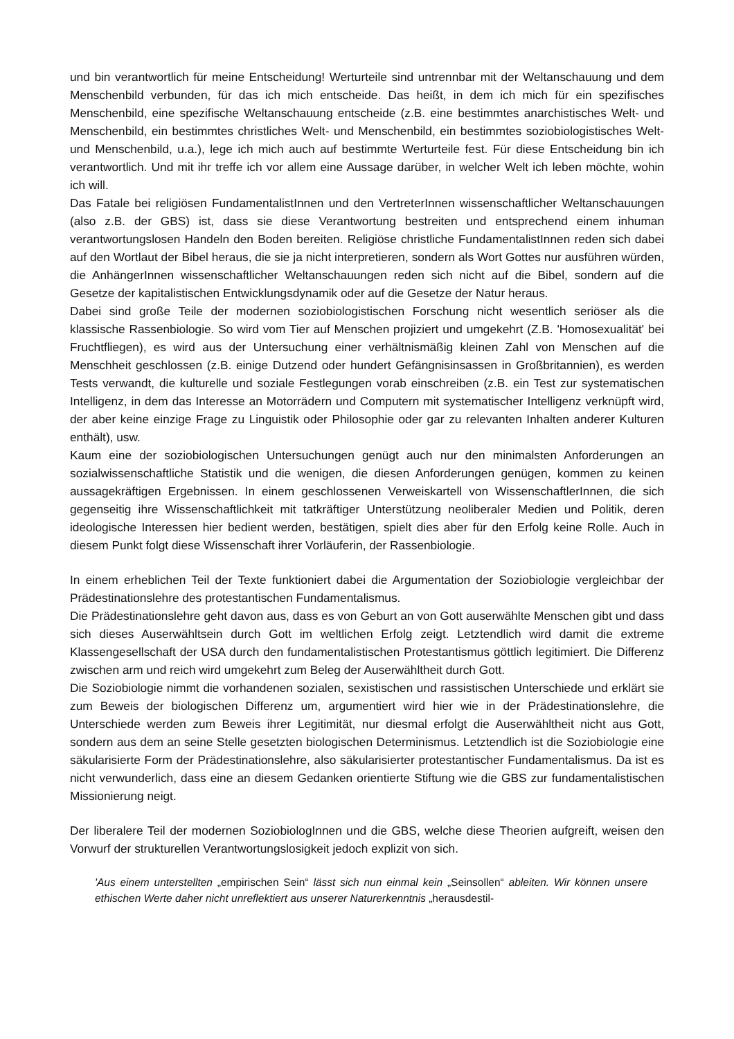und bin verantwortlich für meine Entscheidung! Werturteile sind untrennbar mit der Weltanschauung und dem Menschenbild verbunden, für das ich mich entscheide. Das heißt, in dem ich mich für ein spezifisches Menschenbild, eine spezifische Weltanschauung entscheide (z.B. eine bestimmtes anarchistisches Welt- und Menschenbild, ein bestimmtes christliches Welt- und Menschenbild, ein bestimmtes soziobiologistisches Welt- und Menschenbild, u.a.), lege ich mich auch auf bestimmte Werturteile fest. Für diese Entscheidung bin ich verantwortlich. Und mit ihr treffe ich vor allem eine Aussage darüber, in welcher Welt ich leben möchte, wohin ich will.
Das Fatale bei religiösen FundamentalistInnen und den VertreterInnen wissenschaftlicher Weltanschauungen (also z.B. der GBS) ist, dass sie diese Verantwortung bestreiten und entsprechend einem inhuman verantwortungslosen Handeln den Boden bereiten. Religiöse christliche FundamentalistInnen reden sich dabei auf den Wortlaut der Bibel heraus, die sie ja nicht interpretieren, sondern als Wort Gottes nur ausführen würden, die AnhängerInnen wissenschaftlicher Weltanschauungen reden sich nicht auf die Bibel, sondern auf die Gesetze der kapitalistischen Entwicklungsdynamik oder auf die Gesetze der Natur heraus.
Dabei sind große Teile der modernen soziobiologistischen Forschung nicht wesentlich seriöser als die klassische Rassenbiologie. So wird vom Tier auf Menschen projiziert und umgekehrt (Z.B. 'Homosexualität' bei Fruchtfliegen), es wird aus der Untersuchung einer verhältnismäßig kleinen Zahl von Menschen auf die Menschheit geschlossen (z.B. einige Dutzend oder hundert Gefängnisinsassen in Großbritannien), es werden Tests verwandt, die kulturelle und soziale Festlegungen vorab einschreiben (z.B. ein Test zur systematischen Intelligenz, in dem das Interesse an Motorrädern und Computern mit systematischer Intelligenz verknüpft wird, der aber keine einzige Frage zu Linguistik oder Philosophie oder gar zu relevanten Inhalten anderer Kulturen enthält), usw.
Kaum eine der soziobiologischen Untersuchungen genügt auch nur den minimalsten Anforderungen an sozialwissenschaftliche Statistik und die wenigen, die diesen Anforderungen genügen, kommen zu keinen aussagekräftigen Ergebnissen. In einem geschlossenen Verweiskartell von WissenschaftlerInnen, die sich gegenseitig ihre Wissenschaftlichkeit mit tatkräftiger Unterstützung neoliberaler Medien und Politik, deren ideologische Interessen hier bedient werden, bestätigen, spielt dies aber für den Erfolg keine Rolle. Auch in diesem Punkt folgt diese Wissenschaft ihrer Vorläuferin, der Rassenbiologie.
In einem erheblichen Teil der Texte funktioniert dabei die Argumentation der Soziobiologie vergleichbar der Prädestinationslehre des protestantischen Fundamentalismus.
Die Prädestinationslehre geht davon aus, dass es von Geburt an von Gott auserwählte Menschen gibt und dass sich dieses Auserwähltsein durch Gott im weltlichen Erfolg zeigt. Letztendlich wird damit die extreme Klassengesellschaft der USA durch den fundamentalistischen Protestantismus göttlich legitimiert. Die Differenz zwischen arm und reich wird umgekehrt zum Beleg der Auserwähltheit durch Gott.
Die Soziobiologie nimmt die vorhandenen sozialen, sexistischen und rassistischen Unterschiede und erklärt sie zum Beweis der biologischen Differenz um, argumentiert wird hier wie in der Prädestinationslehre, die Unterschiede werden zum Beweis ihrer Legitimität, nur diesmal erfolgt die Auserwähltheit nicht aus Gott, sondern aus dem an seine Stelle gesetzten biologischen Determinismus. Letztendlich ist die Soziobiologie eine säkularisierte Form der Prädestinationslehre, also säkularisierter protestantischer Fundamentalismus. Da ist es nicht verwunderlich, dass eine an diesem Gedanken orientierte Stiftung wie die GBS zur fundamentalistischen Missionierung neigt.
Der liberalere Teil der modernen SoziobiologInnen und die GBS, welche diese Theorien aufgreift, weisen den Vorwurf der strukturellen Verantwortungslosigkeit jedoch explizit von sich.
'Aus einem unterstellten „empirischen Sein“ lässt sich nun einmal kein „Seinsollen“ ableiten. Wir können unsere ethischen Werte daher nicht unreflektiert aus unserer Naturerkenntnis „herausdestil-